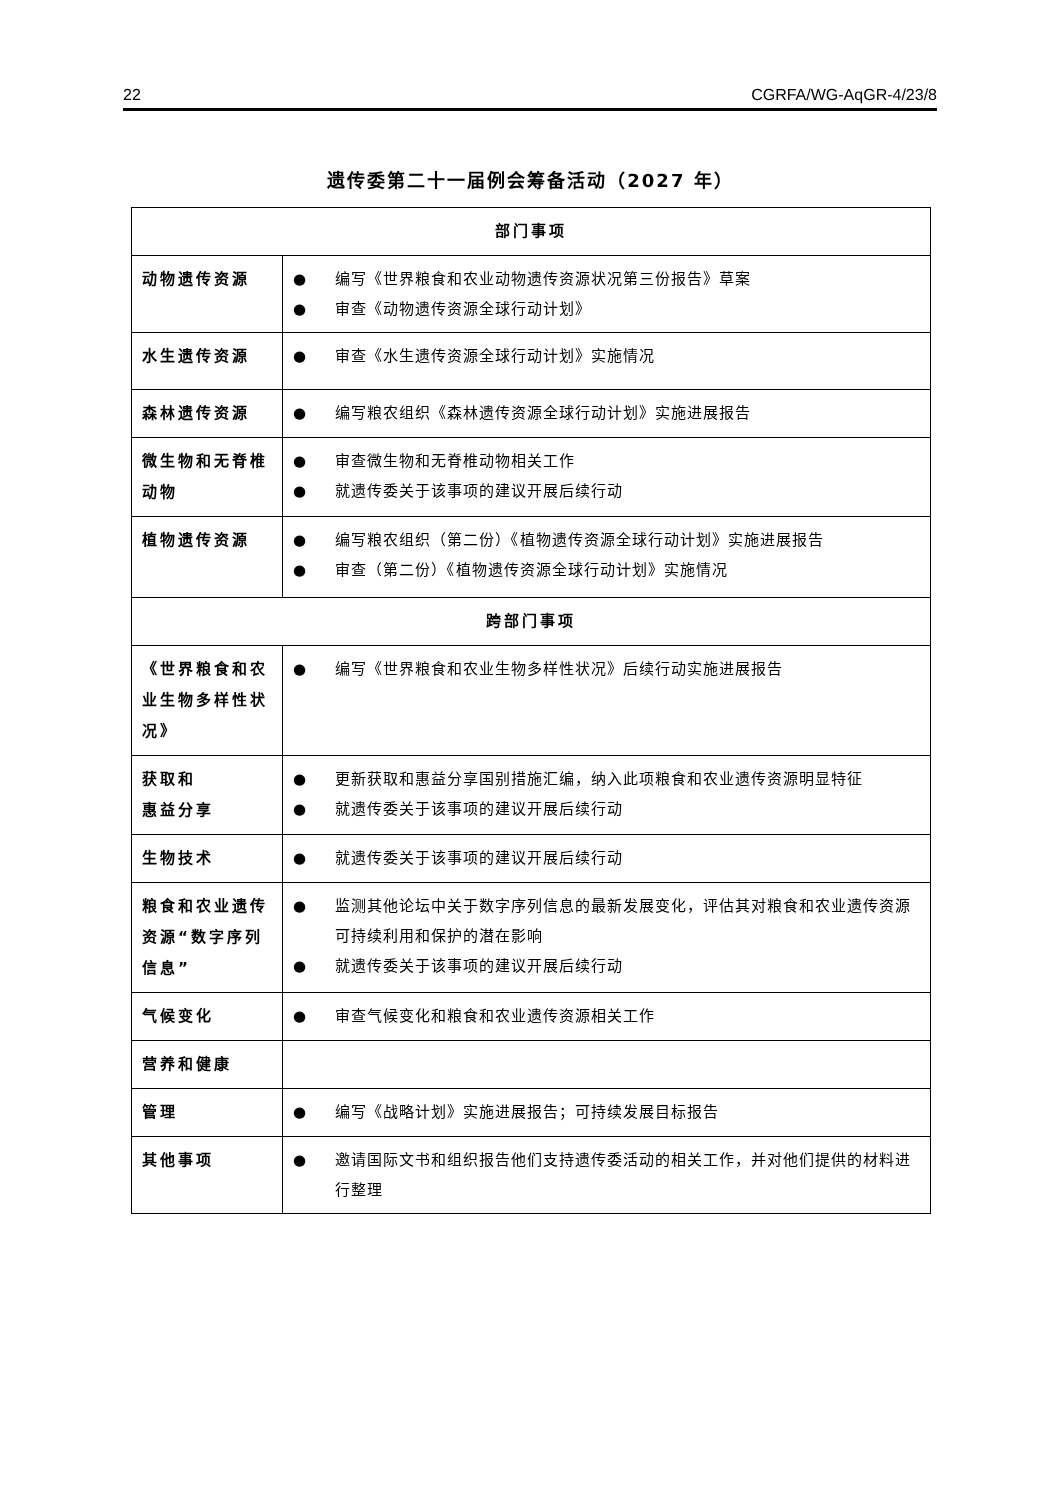22 CGRFA/WG-AqGR-4/23/8
遗传委第二十一届例会筹备活动（2027 年）
| 部门事项 | |
| --- | --- |
| 动物遗传资源 | ● 编写《世界粮食和农业动物遗传资源状况第三份报告》草案 ● 审查《动物遗传资源全球行动计划》 |
| 水生遗传资源 | ● 审查《水生遗传资源全球行动计划》实施情况 |
| 森林遗传资源 | ● 编写粮农组织《森林遗传资源全球行动计划》实施进展报告 |
| 微生物和无脊椎动物 | ● 审查微生物和无脊椎动物相关工作 ● 就遗传委关于该事项的建议开展后续行动 |
| 植物遗传资源 | ● 编写粮农组织（第二份）《植物遗传资源全球行动计划》实施进展报告 ● 审查（第二份）《植物遗传资源全球行动计划》实施情况 |
| 跨部门事项 | |
| 《世界粮食和农业生物多样性状况》 | ● 编写《世界粮食和农业生物多样性状况》后续行动实施进展报告 |
| 获取和 惠益分享 | ● 更新获取和惠益分享国别措施汇编，纳入此项粮食和农业遗传资源明显特征 ● 就遗传委关于该事项的建议开展后续行动 |
| 生物技术 | ● 就遗传委关于该事项的建议开展后续行动 |
| 粮食和农业遗传资源“数字序列信息” | ● 监测其他论坛中关于数字序列信息的最新发展变化，评估其对粮食和农业遗传资源可持续利用和保护的潜在影响 ● 就遗传委关于该事项的建议开展后续行动 |
| 气候变化 | ● 审查气候变化和粮食和农业遗传资源相关工作 |
| 营养和健康 | |
| 管理 | ● 编写《战略计划》实施进展报告；可持续发展目标报告 |
| 其他事项 | ● 邀请国际文书和组织报告他们支持遗传委活动的相关工作，并对他们提供的材料进行整理 |